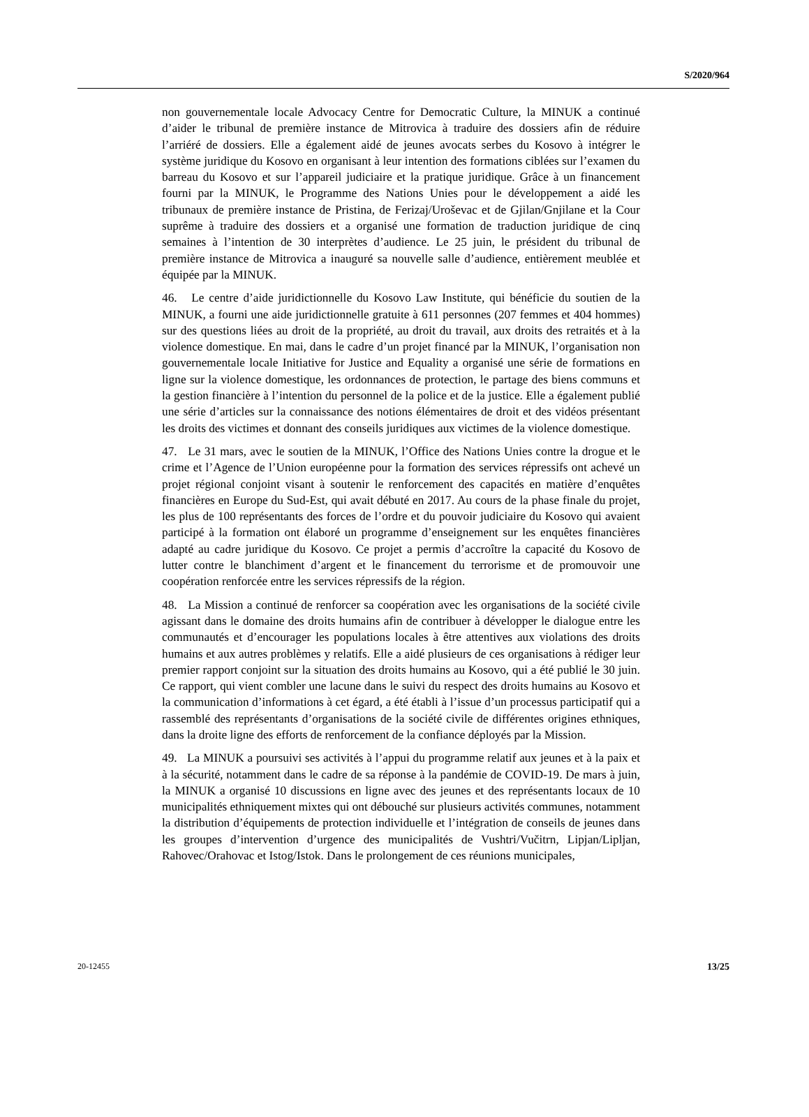S/2020/964
non gouvernementale locale Advocacy Centre for Democratic Culture, la MINUK a continué d’aider le tribunal de première instance de Mitrovica à traduire des dossiers afin de réduire l’arriéré de dossiers. Elle a également aidé de jeunes avocats serbes du Kosovo à intégrer le système juridique du Kosovo en organisant à leur intention des formations ciblées sur l’examen du barreau du Kosovo et sur l’appareil judiciaire et la pratique juridique. Grâce à un financement fourni par la MINUK, le Programme des Nations Unies pour le développement a aidé les tribunaux de première instance de Pristina, de Ferizaj/Uroševac et de Gjilan/Gnjilane et la Cour suprême à traduire des dossiers et a organisé une formation de traduction juridique de cinq semaines à l’intention de 30 interprètes d’audience. Le 25 juin, le président du tribunal de première instance de Mitrovica a inauguré sa nouvelle salle d’audience, entièrement meublée et équipée par la MINUK.
46. Le centre d’aide juridictionnelle du Kosovo Law Institute, qui bénéficie du soutien de la MINUK, a fourni une aide juridictionnelle gratuite à 611 personnes (207 femmes et 404 hommes) sur des questions liées au droit de la propriété, au droit du travail, aux droits des retraités et à la violence domestique. En mai, dans le cadre d’un projet financé par la MINUK, l’organisation non gouvernementale locale Initiative for Justice and Equality a organisé une série de formations en ligne sur la violence domestique, les ordonnances de protection, le partage des biens communs et la gestion financière à l’intention du personnel de la police et de la justice. Elle a également publié une série d’articles sur la connaissance des notions élémentaires de droit et des vidéos présentant les droits des victimes et donnant des conseils juridiques aux victimes de la violence domestique.
47. Le 31 mars, avec le soutien de la MINUK, l’Office des Nations Unies contre la drogue et le crime et l’Agence de l’Union européenne pour la formation des services répressifs ont achevé un projet régional conjoint visant à soutenir le renforcement des capacités en matière d’enquêtes financières en Europe du Sud-Est, qui avait débuté en 2017. Au cours de la phase finale du projet, les plus de 100 représentants des forces de l’ordre et du pouvoir judiciaire du Kosovo qui avaient participé à la formation ont élaboré un programme d’enseignement sur les enquêtes financières adapté au cadre juridique du Kosovo. Ce projet a permis d’accroître la capacité du Kosovo de lutter contre le blanchiment d’argent et le financement du terrorisme et de promouvoir une coopération renforcée entre les services répressifs de la région.
48. La Mission a continué de renforcer sa coopération avec les organisations de la société civile agissant dans le domaine des droits humains afin de contribuer à développer le dialogue entre les communautés et d’encourager les populations locales à être attentives aux violations des droits humains et aux autres problèmes y relatifs. Elle a aidé plusieurs de ces organisations à rédiger leur premier rapport conjoint sur la situation des droits humains au Kosovo, qui a été publié le 30 juin. Ce rapport, qui vient combler une lacune dans le suivi du respect des droits humains au Kosovo et la communication d’informations à cet égard, a été établi à l’issue d’un processus participatif qui a rassemblé des représentants d’organisations de la société civile de différentes origines ethniques, dans la droite ligne des efforts de renforcement de la confiance déployés par la Mission.
49. La MINUK a poursuivi ses activités à l’appui du programme relatif aux jeunes et à la paix et à la sécurité, notamment dans le cadre de sa réponse à la pandémie de COVID-19. De mars à juin, la MINUK a organisé 10 discussions en ligne avec des jeunes et des représentants locaux de 10 municipalités ethniquement mixtes qui ont débouché sur plusieurs activités communes, notamment la distribution d’équipements de protection individuelle et l’intégration de conseils de jeunes dans les groupes d’intervention d’urgence des municipalités de Vushtri/Vučitrn, Lipjan/Lipljan, Rahovec/Orahovac et Istog/Istok. Dans le prolongement de ces réunions municipales,
20-12455 13/25